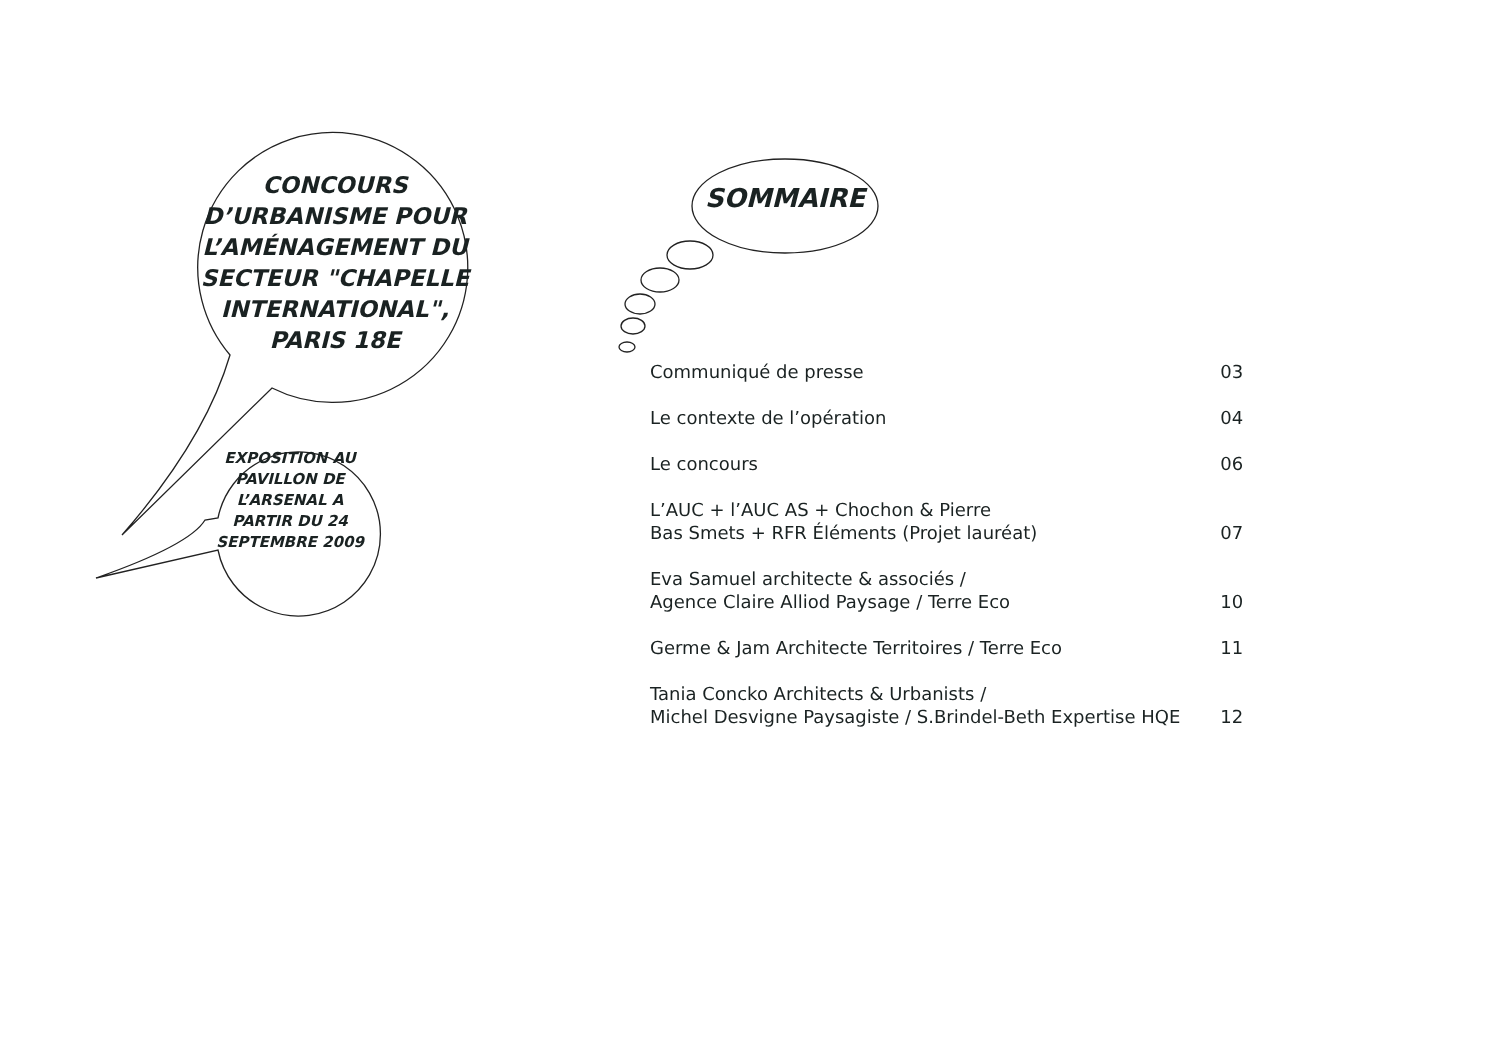CONCOURS D’URBANISME POUR L’AMÉNAGEMENT DU SECTEUR "CHAPELLE INTERNATIONAL", PARIS 18E
EXPOSITION AU PAVILLON DE L’ARSENAL A PARTIR DU 24 SEPTEMBRE 2009
SOMMAIRE
| Communiqué de presse | 03 |
| Le contexte de l’opération | 04 |
| Le concours | 06 |
| L’AUC + l’AUC AS + Chochon & Pierre Bas Smets + RFR Éléments (Projet lauréat) | 07 |
| Eva Samuel architecte & associés / Agence Claire Alliod Paysage / Terre Eco | 10 |
| Germe & Jam Architecte Territoires / Terre Eco | 11 |
| Tania Concko Architects & Urbanists / Michel Desvigne Paysagiste / S.Brindel-Beth Expertise HQE | 12 |